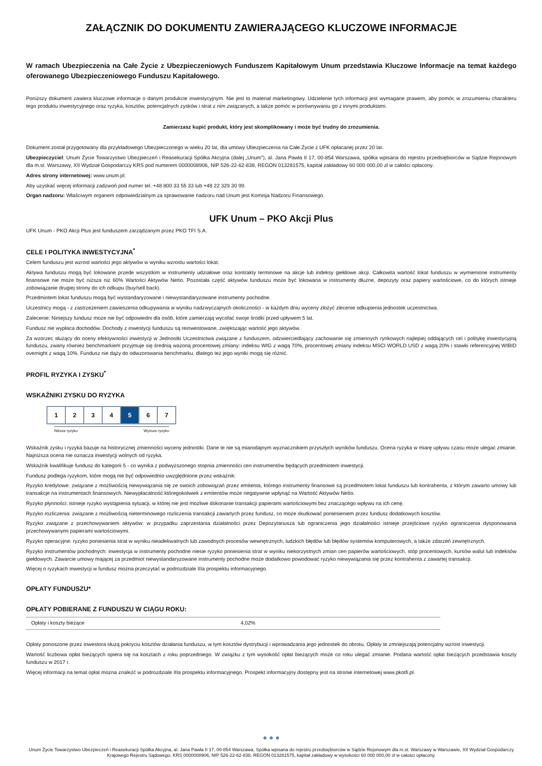ZAŁĄCZNIK DO DOKUMENTU ZAWIERAJĄCEGO KLUCZOWE INFORMACJE
W ramach Ubezpieczenia na Całe Życie z Ubezpieczeniowych Funduszem Kapitałowym Unum przedstawia Kluczowe Informacje na temat każdego oferowanego Ubezpieczeniowego Funduszu Kapitałowego.
Poniższy dokument zawiera kluczowe informacje o danym produkcie inwestycyjnym. Nie jest to materiał marketingowy. Udzielenie tych informacji jest wymagane prawem, aby pomóc w zrozumieniu charakteru tego produktu inwestycyjnego oraz ryzyka, kosztów, potencjalnych zysków i strat z nim związanych, a także pomóc w porównywaniu go z innymi produktami.
Zamierzasz kupić produkt, który jest skomplikowany i może być trudny do zrozumienia.
Dokument został przygotowany dla przykładowego Ubezpieczonego w wieku 20 lat, dla umowy Ubezpieczenia na Całe Życie z UFK opłacanej przez 20 lat.
Ubezpieczyciel: Unum Życie Towarzystwo Ubezpieczeń i Reasekuracji Spółka Akcyjna (dalej „Unum”), al. Jana Pawła II 17, 00-854 Warszawa, spółka wpisana do rejestru przedsiębiorców w Sądzie Rejonowym dla m.st. Warszawy, XII Wydział Gospodarczy KRS pod numerem 0000008906, NIP 526-22-62-838, REGON 013281575, kapitał zakładowy 60 000 000,00 zł w całości opłacony.
Adres strony internetowej: www.unum.pl.
Aby uzyskać więcej informacji zadzwoń pod numer tel. +48 800 33 55 33 lub +48 22 329 30 99.
Organ nadzoru: Właściwym organem odpowiedzialnym za sprawowanie nadzoru nad Unum jest Komisja Nadzoru Finansowego.
UFK Unum – PKO Akcji Plus
UFK Unum - PKO Akcji Plus jest funduszem zarządzanym przez PKO TFI S.A.
CELE I POLITYKA INWESTYCYJNA<sup>*</sup>
Celem funduszu jest wzrost wartości jego aktywów w wyniku wzrostu wartości lokat.
Aktywa funduszu mogą być lokowane przede wszystkim w instrumenty udziałowe oraz kontrakty terminowe na akcje lub indeksy giełdowe akcji. Całkowita wartość lokat funduszu w wymienione instrumenty finansowe nie może być niższa niż 60% Wartości Aktywów Netto. Pozostała część aktywów funduszu może być lokowana w instrumenty dłużne, depozyty oraz papiery wartościowe, co do których istnieje zobowiązanie drugiej strony do ich odkupu (buy/sell back).
Przedmiotem lokat funduszu mogą być wystandaryzowane i niewystandaryzowane instrumenty pochodne.
Uczestnicy mogą - z zastrzeżeniem zawieszenia odkupywania w wyniku nadzwyczajnych okoliczności - w każdym dniu wyceny złożyć zlecenie odkupienia jednostek uczestnictwa.
Zalecenie: Niniejszy fundusz może nie być odpowiedni dla osób, które zamierzają wycofać swoje środki przed upływem 5 lat.
Fundusz nie wypłaca dochodów. Dochody z inwestycji funduszu są reinwestowane, zwiększając wartość jego aktywów.
Za wzorzec służący do oceny efektywności inwestycji w Jednostki Uczestnictwa związane z funduszem, odzwierciedlający zachowanie się zmiennych rynkowych najlepiej oddających cel i politykę inwestycyjną funduszu, zwany również benchmarkiem przyjmuje się średnią ważoną procentowej zmiany: indeksu WIG z wagą 70%, procentowej zmiany indeksu MSCI WORLD USD z wagą 20% i stawki referencyjnej WIBID overnight z wagą 10%. Fundusz nie dąży do odwzorowania benchmarku, dlatego też jego wyniki mogą się różnić.
PROFIL RYZYKA I ZYSKU<sup>*</sup>
WSKAŹNIKI ZYSKU DO RYZYKA
| 1 | 2 | 3 | 4 | 5 | 6 | 7 |
Niższe ryzyko Wyższe ryzyko
Wskaźnik zysku i ryzyka bazuje na historycznej zmienności wyceny jednostki. Dane te nie są miarodajnym wyznacznikiem przyszłych wyników funduszu. Ocena ryzyka w miarę upływu czasu może ulegać zmianie. Najniższa ocena nie oznacza inwestycji wolnych od ryzyka.
Wskaźnik kwalifikuje fundusz do kategorii 5 - co wynika z podwyższonego stopnia zmienności cen instrumentów będących przedmiotem inwestycji.
Fundusz podlega ryzykom, które mogą nie być odpowiednio uwzględnione przez wskaźnik:
Ryzyko kredytowe: związane z możliwością niewywiązania się ze swoich zobowiązań przez emitenta, którego instrumenty finansowe są przedmiotem lokat funduszu lub kontrahenta, z którym zawarto umowy lub transakcje na instrumentach finansowych. Niewypłacalność któregokolwiek z emitentów może negatywnie wpłynąć na Wartość Aktywów Netto.
Ryzyko płynności: istnieje ryzyko wystąpienia sytuacji, w której nie jest możliwe dokonanie transakcji papierami wartościowymi bez znaczącego wpływu na ich cenę.
Ryzyko rozliczenia: związane z możliwością nieterminowego rozliczenia transakcji zawartych przez fundusz, co może skutkować poniesieniem przez fundusz dodatkowych kosztów.
Ryzyko związane z przechowywaniem aktywów: w przypadku zaprzestania działalności przez Depozytariusza lub ograniczenia jego działalności istnieje przejściowe ryzyko ograniczenia dysponowania przechowywanymi papierami wartościowymi.
Ryzyko operacyjne: ryzyko poniesienia strat w wyniku nieadekwatnych lub zawodnych procesów wewnętrznych, ludzkich błędów lub błędów systemów komputerowych, a także zdarzeń zewnętrznych.
Ryzyko instrumentów pochodnych: inwestycja w instrumenty pochodne niesie ryzyko poniesienia strat w wyniku niekorzystnych zmian cen papierów wartościowych, stóp procentowych, kursów walut lub indeksów giełdowych. Zawarcie umowy mającej za przedmiot niewystandaryzowane instrumenty pochodne może dodatkowo powodować ryzyko niewywiązania się przez kontrahenta z zawartej transakcji.
Więcej o ryzykach inwestycji w fundusz można przeczytać w podrozdziale IIIa prospektu informacyjnego.
OPŁATY FUNDUSZU*
OPŁATY POBIERANE Z FUNDUSZU W CIĄGU ROKU:
| Opłaty i koszty bieżące | 4,02% |
Opłaty ponoszone przez inwestora służą pokryciu kosztów działania funduszu, w tym kosztów dystrybucji i wprowadzania jego jednostek do obrotu. Opłaty te zmniejszają potencjalny wzrost inwestycji.
Wartość liczbowa opłat bieżących opiera się na kosztach z roku poprzedniego. W związku z tym wysokość opłat bieżących może co roku ulegać zmianie. Podana wartość opłat bieżących przedstawia koszty funduszu w 2017 r.
Więcej informacji na temat opłat można znaleźć w podrozdziale IIIa prospektu informacyjnego. Prospekt informacyjny dostępny jest na stronie internetowej www.pkotfi.pl.
● ● ●
Unum Życie Towarzystwo Ubezpieczeń i Reasekuracji Spółka Akcyjna, al. Jana Pawła II 17, 00-854 Warszawa, Spółka wpisana do rejestru przedsiębiorców w Sądzie Rejonowym dla m.st. Warszawy w Warszawie, XII Wydział Gospodarczy Krajowego Rejestru Sądowego, KRS 0000008906, NIP 526-22-62-838, REGON 013281575, kapitał zakładowy w wysokości 60 000 000,00 zł w całości opłacony.